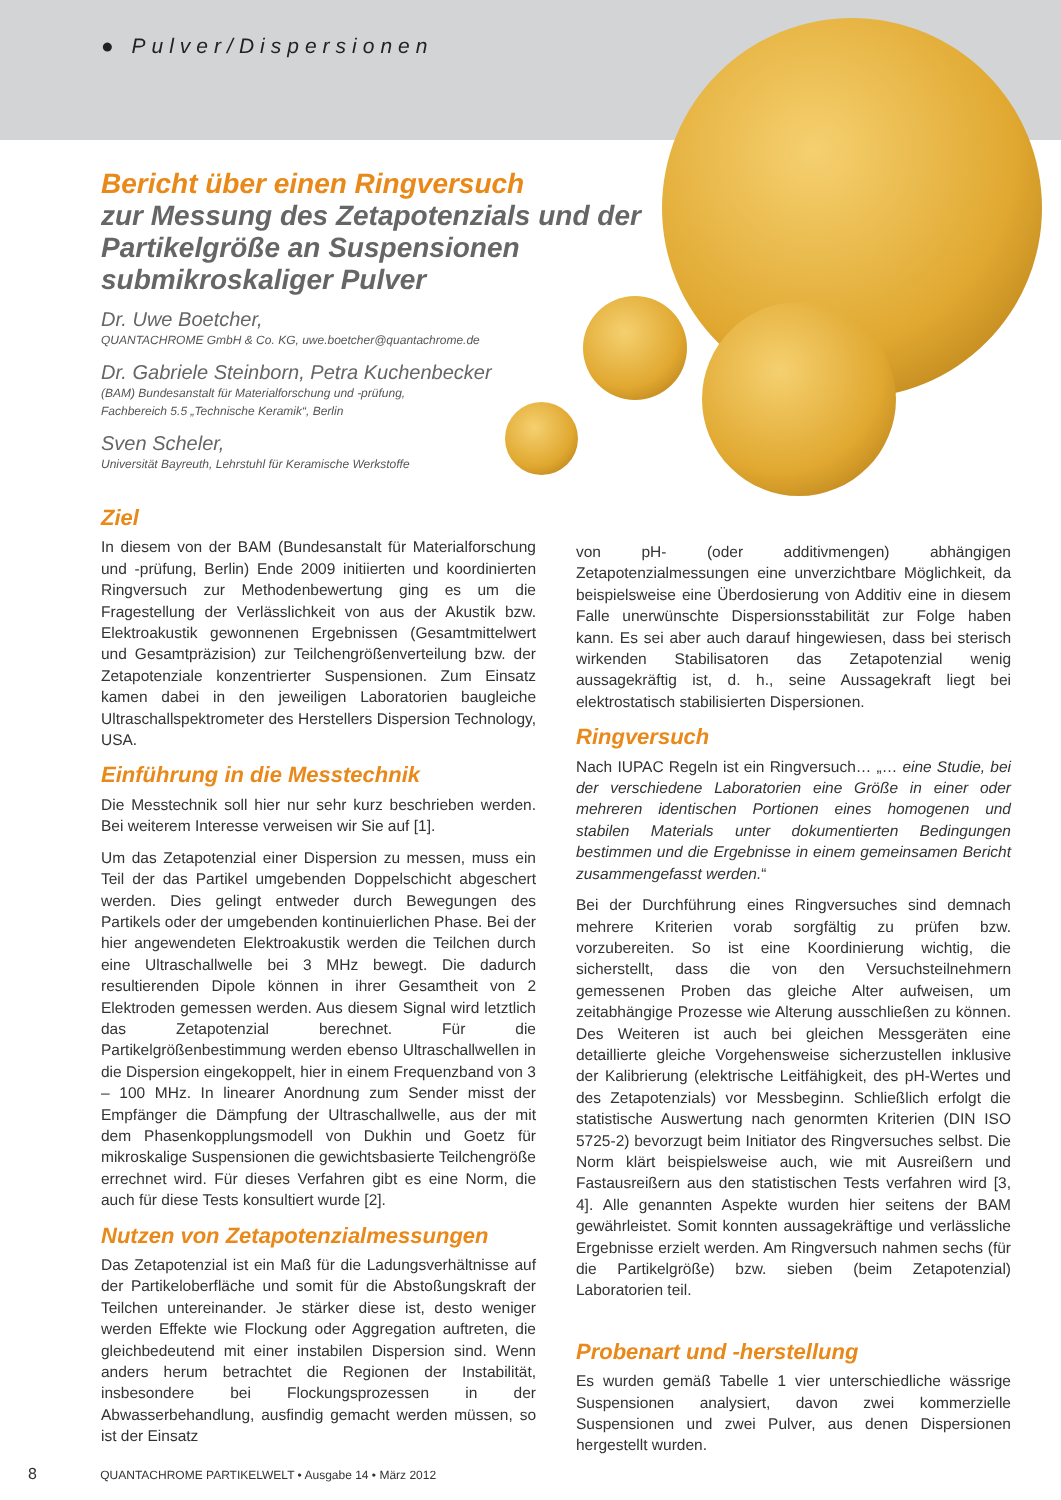● Pulver/Dispersionen
Bericht über einen Ringversuch
zur Messung des Zetapotenzials und der Partikelgröße an Suspensionen submikroskaliger Pulver
Dr. Uwe Boetcher,
QUANTACHROME GmbH & Co. KG, uwe.boetcher@quantachrome.de
Dr. Gabriele Steinborn, Petra Kuchenbecker
(BAM) Bundesanstalt für Materialforschung und -prüfung,
Fachbereich 5.5 „Technische Keramik“, Berlin
Sven Scheler,
Universität Bayreuth, Lehrstuhl für Keramische Werkstoffe
Ziel
In diesem von der BAM (Bundesanstalt für Materialforschung und -prüfung, Berlin) Ende 2009 initiierten und koordinierten Ringversuch zur Methodenbewertung ging es um die Fragestellung der Verlässlichkeit von aus der Akustik bzw. Elektroakustik gewonnenen Ergebnissen (Gesamtmittelwert und Gesamtpräzision) zur Teilchengrößenverteilung bzw. der Zetapotenziale konzentrierter Suspensionen. Zum Einsatz kamen dabei in den jeweiligen Laboratorien baugleiche Ultraschallspektrometer des Herstellers Dispersion Technology, USA.
Einführung in die Messtechnik
Die Messtechnik soll hier nur sehr kurz beschrieben werden. Bei weiterem Interesse verweisen wir Sie auf [1].
Um das Zetapotenzial einer Dispersion zu messen, muss ein Teil der das Partikel umgebenden Doppelschicht abgeschert werden. Dies gelingt entweder durch Bewegungen des Partikels oder der umgebenden kontinuierlichen Phase. Bei der hier angewendeten Elektroakustik werden die Teilchen durch eine Ultraschallwelle bei 3 MHz bewegt. Die dadurch resultierenden Dipole können in ihrer Gesamtheit von 2 Elektroden gemessen werden. Aus diesem Signal wird letztlich das Zetapotenzial berechnet. Für die Partikelgrößenbestimmung werden ebenso Ultraschallwellen in die Dispersion eingekoppelt, hier in einem Frequenzband von 3 – 100 MHz. In linearer Anordnung zum Sender misst der Empfänger die Dämpfung der Ultraschallwelle, aus der mit dem Phasenkopplungsmodell von Dukhin und Goetz für mikroskalige Suspensionen die gewichtsbasierte Teilchengröße errechnet wird. Für dieses Verfahren gibt es eine Norm, die auch für diese Tests konsultiert wurde [2].
Nutzen von Zetapotenzialmessungen
Das Zetapotenzial ist ein Maß für die Ladungsverhältnisse auf der Partikeloberfläche und somit für die Abstoßungskraft der Teilchen untereinander. Je stärker diese ist, desto weniger werden Effekte wie Flockung oder Aggregation auftreten, die gleichbedeutend mit einer instabilen Dispersion sind. Wenn anders herum betrachtet die Regionen der Instabilität, insbesondere bei Flockungsprozessen in der Abwasserbehandlung, ausfindig gemacht werden müssen, so ist der Einsatz
von pH- (oder additivmengen) abhängigen Zetapotenzialmessungen eine unverzichtbare Möglichkeit, da beispielsweise eine Überdosierung von Additiv eine in diesem Falle unerwünschte Dispersionsstabilität zur Folge haben kann. Es sei aber auch darauf hingewiesen, dass bei sterisch wirkenden Stabilisatoren das Zetapotenzial wenig aussagekräftig ist, d. h., seine Aussagekraft liegt bei elektrostatisch stabilisierten Dispersionen.
Ringversuch
Nach IUPAC Regeln ist ein Ringversuch… „… eine Studie, bei der verschiedene Laboratorien eine Größe in einer oder mehreren identischen Portionen eines homogenen und stabilen Materials unter dokumentierten Bedingungen bestimmen und die Ergebnisse in einem gemeinsamen Bericht zusammengefasst werden.“
Bei der Durchführung eines Ringversuches sind demnach mehrere Kriterien vorab sorgfältig zu prüfen bzw. vorzubereiten. So ist eine Koordinierung wichtig, die sicherstellt, dass die von den Versuchsteilnehmern gemessenen Proben das gleiche Alter aufweisen, um zeitabhängige Prozesse wie Alterung ausschließen zu können. Des Weiteren ist auch bei gleichen Messgeräten eine detaillierte gleiche Vorgehensweise sicherzustellen inklusive der Kalibrierung (elektrische Leitfähigkeit, des pH-Wertes und des Zetapotenzials) vor Messbeginn. Schließlich erfolgt die statistische Auswertung nach genormten Kriterien (DIN ISO 5725-2) bevorzugt beim Initiator des Ringversuches selbst. Die Norm klärt beispielsweise auch, wie mit Ausreißern und Fastausreißern aus den statistischen Tests verfahren wird [3, 4]. Alle genannten Aspekte wurden hier seitens der BAM gewährleistet. Somit konnten aussagekräftige und verlässliche Ergebnisse erzielt werden. Am Ringversuch nahmen sechs (für die Partikelgröße) bzw. sieben (beim Zetapotenzial) Laboratorien teil.
Probenart und -herstellung
Es wurden gemäß Tabelle 1 vier unterschiedliche wässrige Suspensionen analysiert, davon zwei kommerzielle Suspensionen und zwei Pulver, aus denen Dispersionen hergestellt wurden.
8 QUANTACHROME PARTIKELWELT • Ausgabe 14 • März 2012